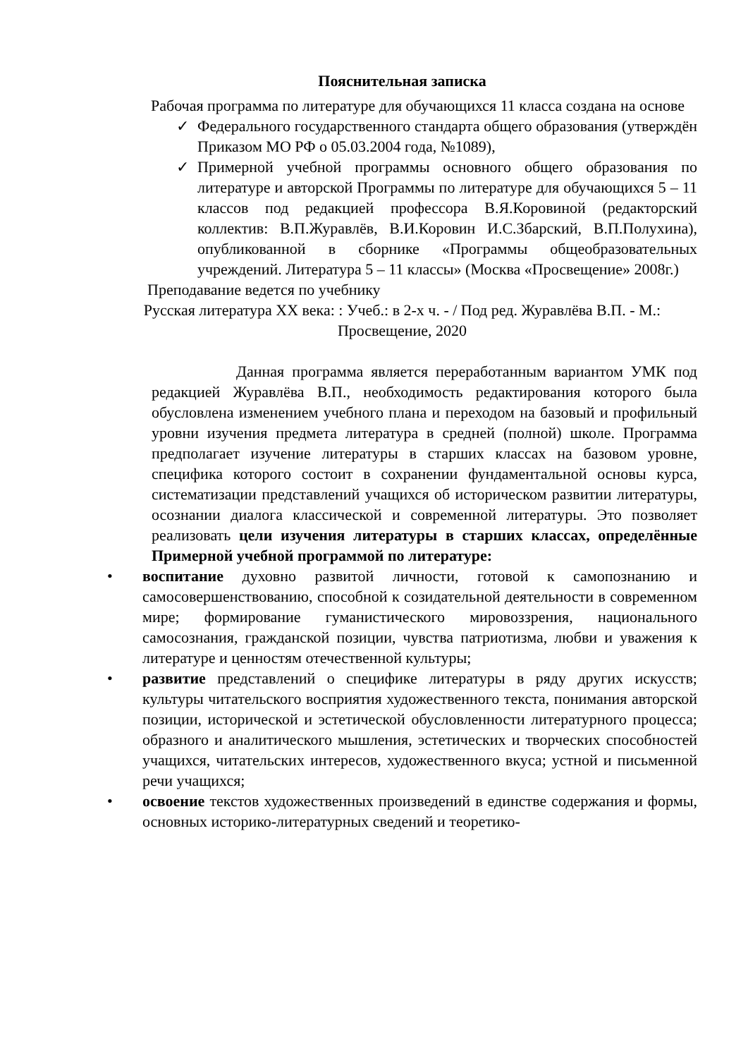Пояснительная записка
Рабочая программа по литературе для обучающихся 11 класса создана на основе
✓ Федерального государственного стандарта общего образования (утверждён Приказом МО РФ о 05.03.2004 года, №1089),
✓ Примерной учебной программы основного общего образования по литературе и авторской Программы по литературе для обучающихся 5 – 11 классов под редакцией профессора В.Я.Коровиной (редакторский коллектив: В.П.Журавлёв, В.И.Коровин И.С.Збарский, В.П.Полухина), опубликованной в сборнике «Программы общеобразовательных учреждений. Литература 5 – 11 классы» (Москва «Просвещение» 2008г.)
Преподавание ведется по учебнику
Русская литература XX века: : Учеб.: в 2-х ч. - / Под ред. Журавлёва В.П. - М.: Просвещение, 2020
Данная программа является переработанным вариантом УМК под редакцией Журавлёва В.П., необходимость редактирования которого была обусловлена изменением учебного плана и переходом на базовый и профильный уровни изучения предмета литература в средней (полной) школе. Программа предполагает изучение литературы в старших классах на базовом уровне, специфика которого состоит в сохранении фундаментальной основы курса, систематизации представлений учащихся об историческом развитии литературы, осознании диалога классической и современной литературы. Это позволяет реализовать цели изучения литературы в старших классах, определённые Примерной учебной программой по литературе:
• воспитание духовно развитой личности, готовой к самопознанию и самосовершенствованию, способной к созидательной деятельности в современном мире; формирование гуманистического мировоззрения, национального самосознания, гражданской позиции, чувства патриотизма, любви и уважения к литературе и ценностям отечественной культуры;
• развитие представлений о специфике литературы в ряду других искусств; культуры читательского восприятия художественного текста, понимания авторской позиции, исторической и эстетической обусловленности литературного процесса; образного и аналитического мышления, эстетических и творческих способностей учащихся, читательских интересов, художественного вкуса; устной и письменной речи учащихся;
• освоение текстов художественных произведений в единстве содержания и формы, основных историко-литературных сведений и теоретико-